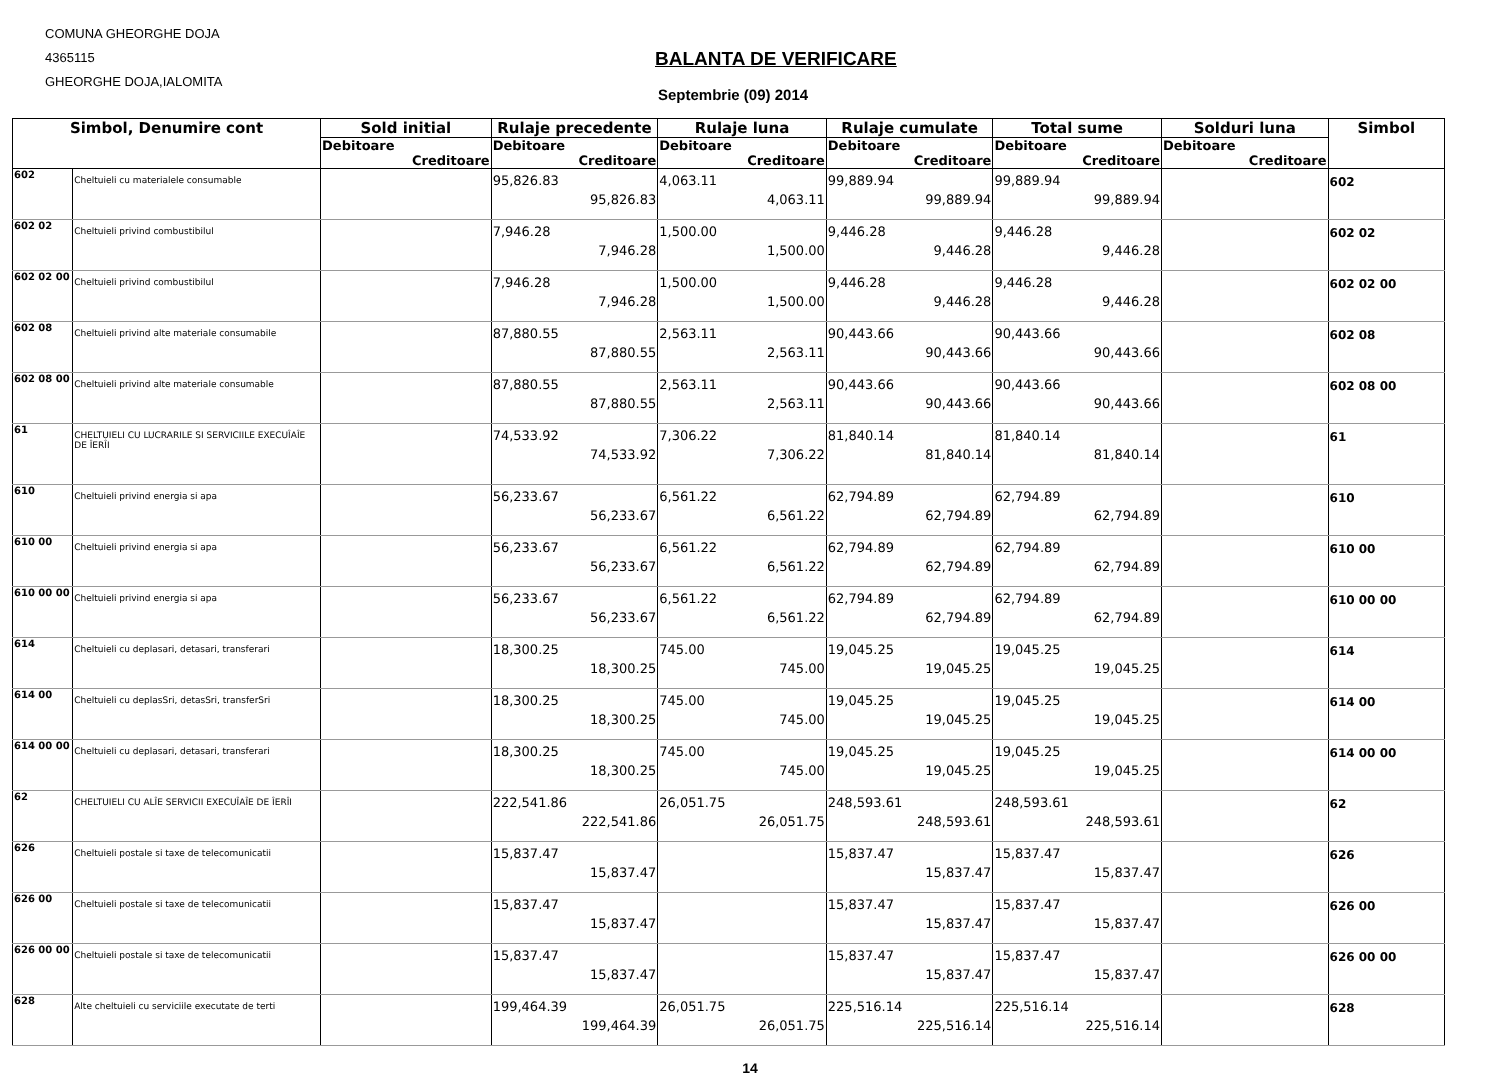COMUNA GHEORGHE DOJA
4365115
GHEORGHE DOJA,IALOMITA
BALANTA DE VERIFICARE
Septembrie (09) 2014
| Simbol, Denumire cont | | Sold initial | Rulaje precedente | Rulaje luna | Rulaje cumulate | Total sume | Solduri luna | Simbol |
| --- | --- | --- | --- | --- | --- | --- | --- | --- |
| | | Debitoare | Debitoare | Debitoare | Debitoare | Debitoare | Debitoare | |
| | | Creditoare | Creditoare | Creditoare | Creditoare | Creditoare | Creditoare | |
| 602 | Cheltuieli cu materialele consumable | | 95,826.83 95,826.83 | 4,063.11 4,063.11 | 99,889.94 99,889.94 | 99,889.94 99,889.94 | | 602 |
| 602 02 | Cheltuieli privind combustibilul | | 7,946.28 7,946.28 | 1,500.00 1,500.00 | 9,446.28 9,446.28 | 9,446.28 9,446.28 | | 602 02 |
| 602 02 00 | Cheltuieli privind combustibilul | | 7,946.28 7,946.28 | 1,500.00 1,500.00 | 9,446.28 9,446.28 | 9,446.28 9,446.28 | | 602 02 00 |
| 602 08 | Cheltuieli privind alte materiale consumabile | | 87,880.55 87,880.55 | 2,563.11 2,563.11 | 90,443.66 90,443.66 | 90,443.66 90,443.66 | | 602 08 |
| 602 08 00 | Cheltuieli privind alte materiale consumable | | 87,880.55 87,880.55 | 2,563.11 2,563.11 | 90,443.66 90,443.66 | 90,443.66 90,443.66 | | 602 08 00 |
| 61 | CHELTUIELI CU LUCRARILE SI SERVICIILE EXECUÎAÎE DE ÎERÎI | | 74,533.92 74,533.92 | 7,306.22 7,306.22 | 81,840.14 81,840.14 | 81,840.14 81,840.14 | | 61 |
| 610 | Cheltuieli privind energia si apa | | 56,233.67 56,233.67 | 6,561.22 6,561.22 | 62,794.89 62,794.89 | 62,794.89 62,794.89 | | 610 |
| 610 00 | Cheltuieli privind energia si apa | | 56,233.67 56,233.67 | 6,561.22 6,561.22 | 62,794.89 62,794.89 | 62,794.89 62,794.89 | | 610 00 |
| 610 00 00 | Cheltuieli privind energia si apa | | 56,233.67 56,233.67 | 6,561.22 6,561.22 | 62,794.89 62,794.89 | 62,794.89 62,794.89 | | 610 00 00 |
| 614 | Cheltuieli cu deplasari, detasari, transferari | | 18,300.25 18,300.25 | 745.00 745.00 | 19,045.25 19,045.25 | 19,045.25 19,045.25 | | 614 |
| 614 00 | Cheltuieli cu deplasSri, detasSri, transferSri | | 18,300.25 18,300.25 | 745.00 745.00 | 19,045.25 19,045.25 | 19,045.25 19,045.25 | | 614 00 |
| 614 00 00 | Cheltuieli cu deplasari, detasari, transferari | | 18,300.25 18,300.25 | 745.00 745.00 | 19,045.25 19,045.25 | 19,045.25 19,045.25 | | 614 00 00 |
| 62 | CHELTUIELI CU ALÎE SERVICII EXECUÎAÎE DE ÎERÎI | | 222,541.86 222,541.86 | 26,051.75 26,051.75 | 248,593.61 248,593.61 | 248,593.61 248,593.61 | | 62 |
| 626 | Cheltuieli postale si taxe de telecomunicatii | | 15,837.47 15,837.47 | | 15,837.47 15,837.47 | 15,837.47 15,837.47 | | 626 |
| 626 00 | Cheltuieli postale si taxe de telecomunicatii | | 15,837.47 15,837.47 | | 15,837.47 15,837.47 | 15,837.47 15,837.47 | | 626 00 |
| 626 00 00 | Cheltuieli postale si taxe de telecomunicatii | | 15,837.47 15,837.47 | | 15,837.47 15,837.47 | 15,837.47 15,837.47 | | 626 00 00 |
| 628 | Alte cheltuieli cu serviciile executate de terti | | 199,464.39 199,464.39 | 26,051.75 26,051.75 | 225,516.14 225,516.14 | 225,516.14 225,516.14 | | 628 |
14